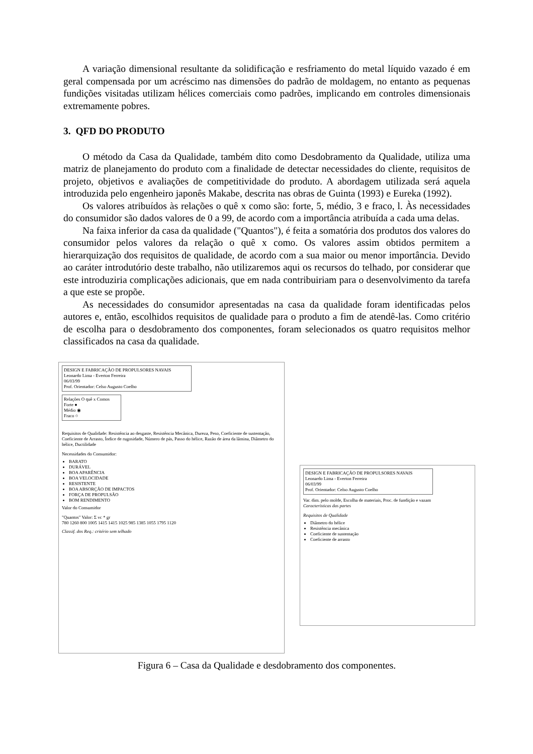A variação dimensional resultante da solidificação e resfriamento do metal líquido vazado é em geral compensada por um acréscimo nas dimensões do padrão de moldagem, no entanto as pequenas fundições visitadas utilizam hélices comerciais como padrões, implicando em controles dimensionais extremamente pobres.
3. QFD DO PRODUTO
O método da Casa da Qualidade, também dito como Desdobramento da Qualidade, utiliza uma matriz de planejamento do produto com a finalidade de detectar necessidades do cliente, requisitos de projeto, objetivos e avaliações de competitividade do produto. A abordagem utilizada será aquela introduzida pelo engenheiro japonês Makabe, descrita nas obras de Guinta (1993) e Eureka (1992).
Os valores atribuídos às relações o quê x como são: forte, 5, médio, 3 e fraco, l. Às necessidades do consumidor são dados valores de 0 a 99, de acordo com a importância atribuída a cada uma delas.
Na faixa inferior da casa da qualidade ("Quantos"), é feita a somatória dos produtos dos valores do consumidor pelos valores da relação o quê x como. Os valores assim obtidos permitem a hierarquização dos requisitos de qualidade, de acordo com a sua maior ou menor importância. Devido ao caráter introdutório deste trabalho, não utilizaremos aqui os recursos do telhado, por considerar que este introduziria complicações adicionais, que em nada contribuiriam para o desenvolvimento da tarefa a que este se propõe.
As necessidades do consumidor apresentadas na casa da qualidade foram identificadas pelos autores e, então, escolhidos requisitos de qualidade para o produto a fim de atendê-las. Como critério de escolha para o desdobramento dos componentes, foram selecionados os quatro requisitos melhor classificados na casa da qualidade.
DESIGN E FABRICAÇÃO DE PROPULSORES NAVAIS
Leonardo Lima - Everton Ferreira
06/03/99
Prof. Orientador: Celso Augusto Coelho
Relações O quê x Comos
Forte ●
Médio ◉
Fraco ○
Requisitos de Qualidade: Resistência ao desgaste, Resistência Mecânica, Dureza, Peso, Coeficiente de sustentação, Coeficiente de Arrasto, Índice de rugosidade, Número de pás, Passo do hélice, Razão de área da lâmina, Diâmetro do hélice, Ductilidade
Necessidades do Consumidor:
BARATO
DURÁVEL
BOA APARÊNCIA
BOA VELOCIDADE
RESISTENTE
BOA ABSORÇÃO DE IMPACTOS
FORÇA DE PROPULSÃO
BOM RENDIMENTO
Valor do Consumidor
"Quantos" Valor: Σ vc * gr
780 1260 800 1005 1415 1415 1025 985 1385 1055 1795 1120
Classif. dos Req.: critério sem telhado
DESIGN E FABRICAÇÃO DE PROPULSORES NAVAIS
Leonardo Lima - Everton Ferreira
06/03/99
Prof. Orientador: Celso Augusto Coelho
Var. dim. pelo molde, Escolha de materiais, Proc. de fundição e vazam
Características das partes
Requisitos de Qualidade
Diâmetro do hélice
Resistência mecânica
Coeficiente de sustentação
Coeficiente de arrasto
Figura 6 – Casa da Qualidade e desdobramento dos componentes.